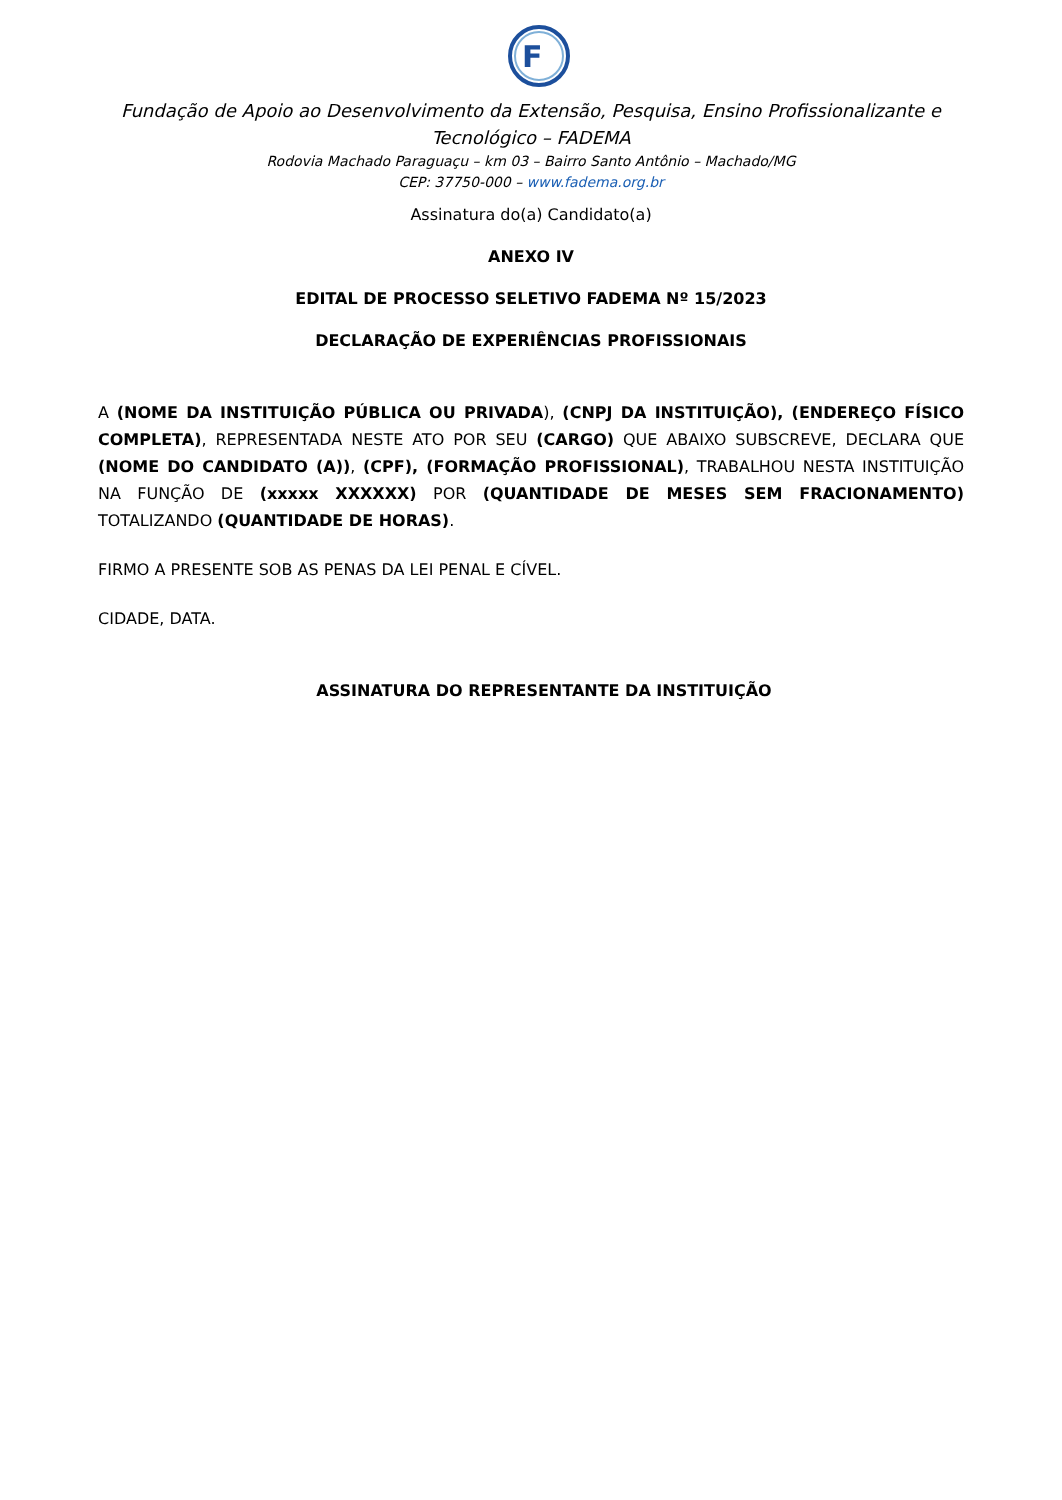F
Fundação de Apoio ao Desenvolvimento da Extensão, Pesquisa, Ensino Profissionalizante e Tecnológico – FADEMA
Rodovia Machado Paraguaçu – km 03 – Bairro Santo Antônio – Machado/MG
CEP: 37750-000 – www.fadema.org.br
Assinatura do(a) Candidato(a)
ANEXO IV
EDITAL DE PROCESSO SELETIVO FADEMA Nº 15/2023
DECLARAÇÃO DE EXPERIÊNCIAS PROFISSIONAIS
A (NOME DA INSTITUIÇÃO PÚBLICA OU PRIVADA), (CNPJ DA INSTITUIÇÃO), (ENDEREÇO FÍSICO COMPLETA), REPRESENTADA NESTE ATO POR SEU (CARGO) QUE ABAIXO SUBSCREVE, DECLARA QUE (NOME DO CANDIDATO (A)), (CPF), (FORMAÇÃO PROFISSIONAL), TRABALHOU NESTA INSTITUIÇÃO NA FUNÇÃO DE (xxxxx XXXXXX) POR (QUANTIDADE DE MESES SEM FRACIONAMENTO) TOTALIZANDO (QUANTIDADE DE HORAS).
FIRMO A PRESENTE SOB AS PENAS DA LEI PENAL E CÍVEL.
CIDADE, DATA.
ASSINATURA DO REPRESENTANTE DA INSTITUIÇÃO